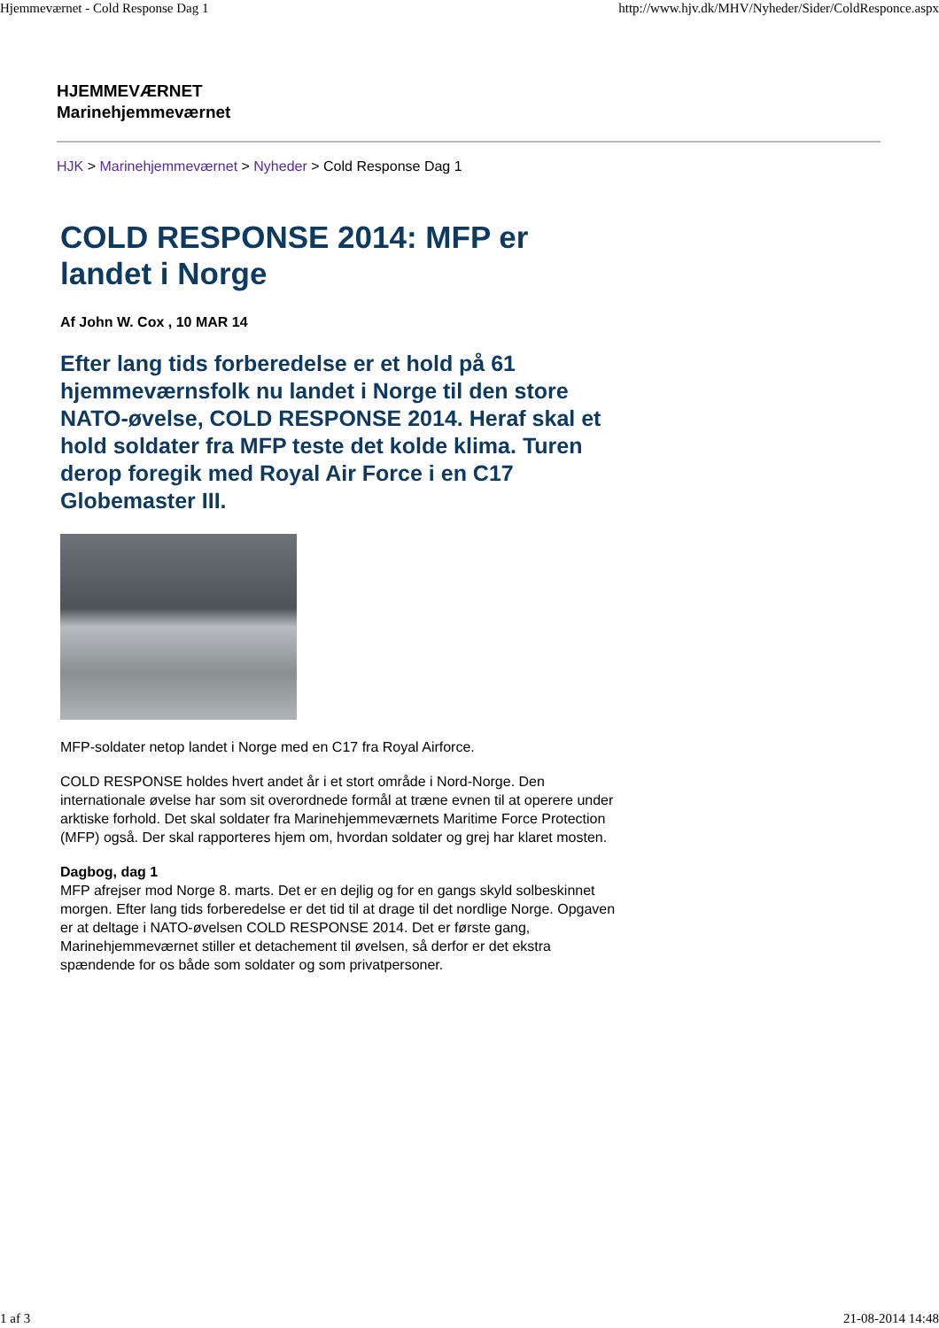Hjemmeværnet - Cold Response Dag 1 http://www.hjv.dk/MHV/Nyheder/Sider/ColdResponce.aspx
HJEMMEVÆRNET
Marinehjemmeværnet
HJK > Marinehjemmeværnet > Nyheder > Cold Response Dag 1
COLD RESPONSE 2014: MFP er landet i Norge
Af John W. Cox , 10 MAR 14
Efter lang tids forberedelse er et hold på 61 hjemmeværnsfolk nu landet i Norge til den store NATO-øvelse, COLD RESPONSE 2014. Heraf skal et hold soldater fra MFP teste det kolde klima. Turen derop foregik med Royal Air Force i en C17 Globemaster III.
MFP-soldater netop landet i Norge med en C17 fra Royal Airforce.
COLD RESPONSE holdes hvert andet år i et stort område i Nord-Norge. Den internationale øvelse har som sit overordnede formål at træne evnen til at operere under arktiske forhold. Det skal soldater fra Marinehjemmeværnets Maritime Force Protection (MFP) også. Der skal rapporteres hjem om, hvordan soldater og grej har klaret mosten.
Dagbog, dag 1
MFP afrejser mod Norge 8. marts. Det er en dejlig og for en gangs skyld solbeskinnet morgen. Efter lang tids forberedelse er det tid til at drage til det nordlige Norge. Opgaven er at deltage i NATO-øvelsen COLD RESPONSE 2014. Det er første gang, Marinehjemmeværnet stiller et detachement til øvelsen, så derfor er det ekstra spændende for os både som soldater og som privatpersoner.
1 af 3 21-08-2014 14:48